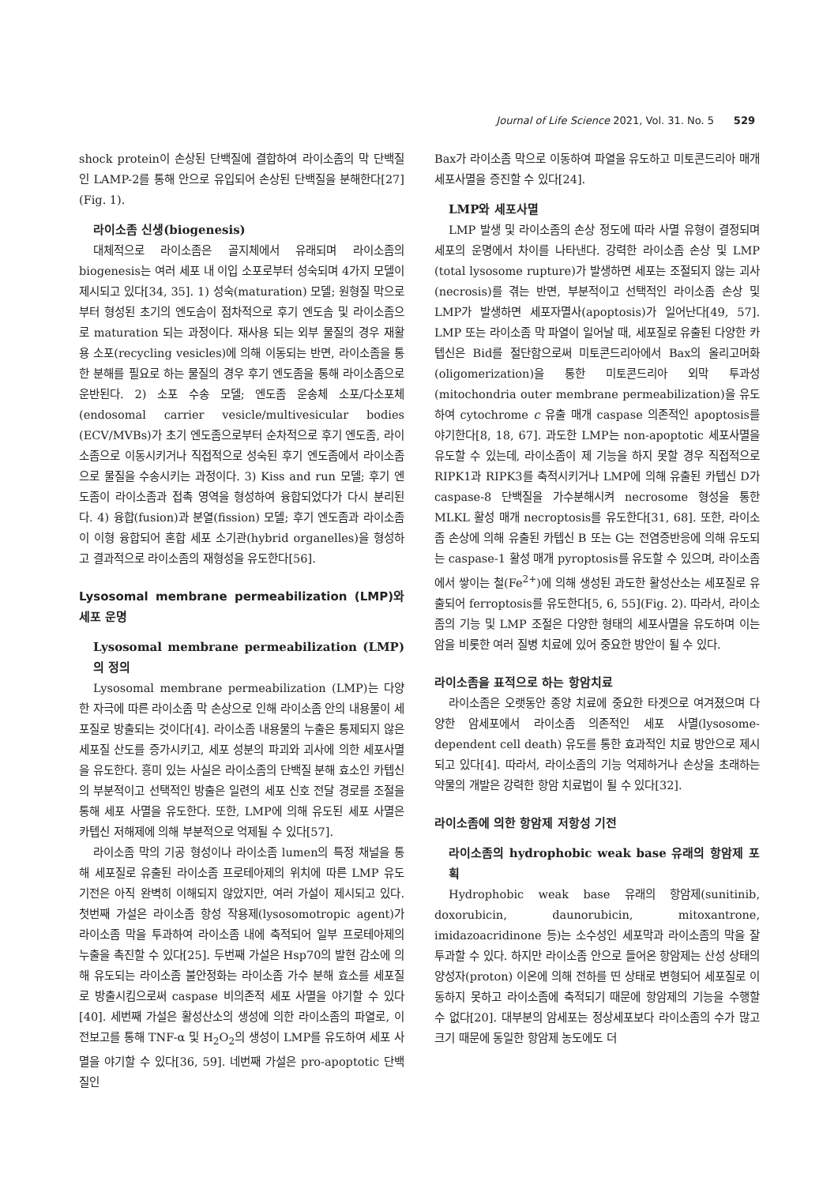Journal of Life Science 2021, Vol. 31. No. 5 529
shock protein이 손상된 단백질에 결합하여 라이소좀의 막 단백질인 LAMP-2를 통해 안으로 유입되어 손상된 단백질을 분해한다[27](Fig. 1).
라이소좀 신생(biogenesis)
대체적으로 라이소좀은 골지체에서 유래되며 라이소좀의 biogenesis는 여러 세포 내 이입 소포로부터 성숙되며 4가지 모델이 제시되고 있다[34, 35]. 1) 성숙(maturation) 모델; 원형질 막으로부터 형성된 초기의 엔도솜이 점차적으로 후기 엔도솜 및 라이소좀으로 maturation 되는 과정이다. 재사용 되는 외부 물질의 경우 재활용 소포(recycling vesicles)에 의해 이동되는 반면, 라이소좀을 통한 분해를 필요로 하는 물질의 경우 후기 엔도좀을 통해 라이소좀으로 운반된다. 2) 소포 수송 모델; 엔도좀 운송체 소포/다소포체(endosomal carrier vesicle/multivesicular bodies (ECV/MVBs)가 초기 엔도좀으로부터 순차적으로 후기 엔도좀, 라이소좀으로 이동시키거나 직접적으로 성숙된 후기 엔도좀에서 라이소좀으로 물질을 수송시키는 과정이다. 3) Kiss and run 모델; 후기 엔도좀이 라이소좀과 접촉 영역을 형성하여 융합되었다가 다시 분리된다. 4) 융합(fusion)과 분열(fission) 모델; 후기 엔도좀과 라이소좀이 이형 융합되어 혼합 세포 소기관(hybrid organelles)을 형성하고 결과적으로 라이소좀의 재형성을 유도한다[56].
Lysosomal membrane permeabilization (LMP)와 세포 운명
Lysosomal membrane permeabilization (LMP)의 정의
Lysosomal membrane permeabilization (LMP)는 다양한 자극에 따른 라이소좀 막 손상으로 인해 라이소좀 안의 내용물이 세포질로 방출되는 것이다[4]. 라이소좀 내용물의 누출은 통제되지 않은 세포질 산도를 증가시키고, 세포 성분의 파괴와 괴사에 의한 세포사멸을 유도한다. 흥미 있는 사실은 라이소좀의 단백질 분해 효소인 카텝신의 부분적이고 선택적인 방출은 일련의 세포 신호 전달 경로를 조절을 통해 세포 사멸을 유도한다. 또한, LMP에 의해 유도된 세포 사멸은 카텝신 저해제에 의해 부분적으로 억제될 수 있다[57].
라이소좀 막의 기공 형성이나 라이소좀 lumen의 특정 채널을 통해 세포질로 유출된 라이소좀 프로테아제의 위치에 따른 LMP 유도 기전은 아직 완벽히 이해되지 않았지만, 여러 가설이 제시되고 있다. 첫번째 가설은 라이소좀 항성 작용제(lysosomotropic agent)가 라이소좀 막을 투과하여 라이소좀 내에 축적되어 일부 프로테아제의 누출을 촉진할 수 있다[25]. 두번째 가설은 Hsp70의 발현 감소에 의해 유도되는 라이소좀 불안정화는 라이소좀 가수 분해 효소를 세포질로 방출시킴으로써 caspase 비의존적 세포 사멸을 야기할 수 있다[40]. 세번째 가설은 활성산소의 생성에 의한 라이소좀의 파열로, 이전보고를 통해 TNF-α 및 H<sub>2</sub>O<sub>2</sub>의 생성이 LMP를 유도하여 세포 사멸을 야기할 수 있다[36, 59]. 네번째 가설은 pro-apoptotic 단백질인
Bax가 라이소좀 막으로 이동하여 파열을 유도하고 미토콘드리아 매개 세포사멸을 증진할 수 있다[24].
LMP와 세포사멸
LMP 발생 및 라이소좀의 손상 정도에 따라 사멸 유형이 결정되며 세포의 운명에서 차이를 나타낸다. 강력한 라이소좀 손상 및 LMP (total lysosome rupture)가 발생하면 세포는 조절되지 않는 괴사(necrosis)를 겪는 반면, 부분적이고 선택적인 라이소좀 손상 및 LMP가 발생하면 세포자멸사(apoptosis)가 일어난다[49, 57]. LMP 또는 라이소좀 막 파열이 일어날 때, 세포질로 유출된 다양한 카텝신은 Bid를 절단함으로써 미토콘드리아에서 Bax의 올리고머화(oligomerization)을 통한 미토콘드리아 외막 투과성(mitochondria outer membrane permeabilization)을 유도하여 cytochrome c 유출 매개 caspase 의존적인 apoptosis를 야기한다[8, 18, 67]. 과도한 LMP는 non-apoptotic 세포사멸을 유도할 수 있는데, 라이소좀이 제 기능을 하지 못할 경우 직접적으로 RIPK1과 RIPK3를 축적시키거나 LMP에 의해 유출된 카텝신 D가 caspase-8 단백질을 가수분해시켜 necrosome 형성을 통한 MLKL 활성 매개 necroptosis를 유도한다[31, 68]. 또한, 라이소좀 손상에 의해 유출된 카텝신 B 또는 G는 전염증반응에 의해 유도되는 caspase-1 활성 매개 pyroptosis를 유도할 수 있으며, 라이소좀에서 쌓이는 철(Fe<sup>2+</sup>)에 의해 생성된 과도한 활성산소는 세포질로 유출되어 ferroptosis를 유도한다[5, 6, 55](Fig. 2). 따라서, 라이소좀의 기능 및 LMP 조절은 다양한 형태의 세포사멸을 유도하며 이는 암을 비롯한 여러 질병 치료에 있어 중요한 방안이 될 수 있다.
라이소좀을 표적으로 하는 항암치료
라이소좀은 오랫동안 종양 치료에 중요한 타겟으로 여겨졌으며 다양한 암세포에서 라이소좀 의존적인 세포 사멸(lysosome- dependent cell death) 유도를 통한 효과적인 치료 방안으로 제시되고 있다[4]. 따라서, 라이소좀의 기능 억제하거나 손상을 초래하는 약물의 개발은 강력한 항암 치료법이 될 수 있다[32].
라이소좀에 의한 항암제 저항성 기전
라이소좀의 hydrophobic weak base 유래의 항암제 포획
Hydrophobic weak base 유래의 항암제(sunitinib, doxorubicin, daunorubicin, mitoxantrone, imidazoacridinone 등)는 소수성인 세포막과 라이소좀의 막을 잘 투과할 수 있다. 하지만 라이소좀 안으로 들어온 항암제는 산성 상태의 양성자(proton) 이온에 의해 전하를 띤 상태로 변형되어 세포질로 이동하지 못하고 라이소좀에 축적되기 때문에 항암제의 기능을 수행할 수 없다[20]. 대부분의 암세포는 정상세포보다 라이소좀의 수가 많고 크기 때문에 동일한 항암제 농도에도 더